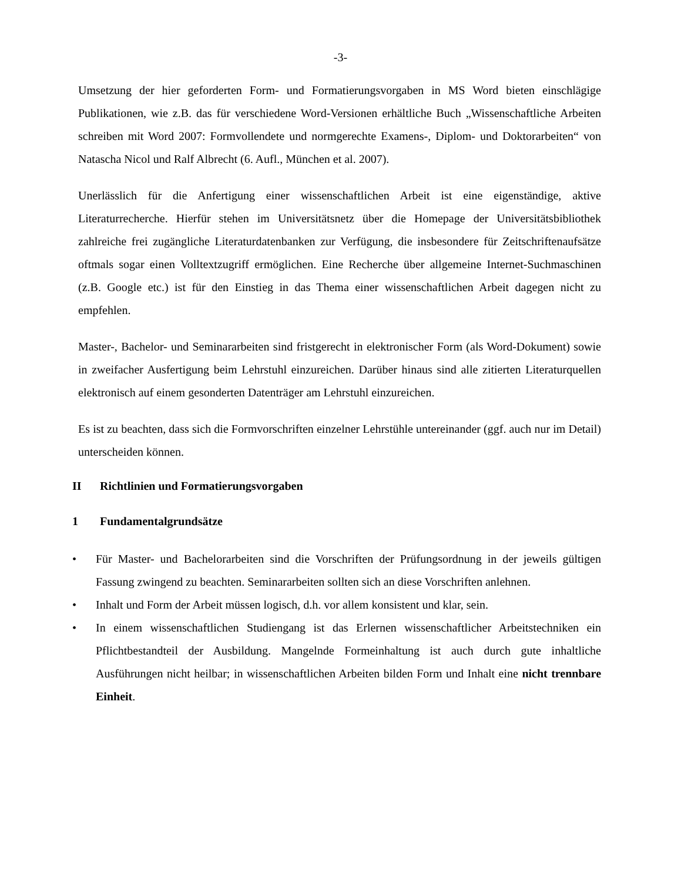-3-
Umsetzung der hier geforderten Form- und Formatierungsvorgaben in MS Word bieten einschlägige Publikationen, wie z.B. das für verschiedene Word-Versionen erhältliche Buch „Wissenschaftliche Arbeiten schreiben mit Word 2007: Formvollendete und normgerechte Examens-, Diplom- und Doktorarbeiten“ von Natascha Nicol und Ralf Albrecht (6. Aufl., München et al. 2007).
Unerlässlich für die Anfertigung einer wissenschaftlichen Arbeit ist eine eigenständige, aktive Literaturrecherche. Hierfür stehen im Universitätsnetz über die Homepage der Universitätsbibliothek zahlreiche frei zugängliche Literaturdatenbanken zur Verfügung, die insbesondere für Zeitschriftenaufsätze oftmals sogar einen Volltextzugriff ermöglichen. Eine Recherche über allgemeine Internet-Suchmaschinen (z.B. Google etc.) ist für den Einstieg in das Thema einer wissenschaftlichen Arbeit dagegen nicht zu empfehlen.
Master-, Bachelor- und Seminararbeiten sind fristgerecht in elektronischer Form (als Word-Dokument) sowie in zweifacher Ausfertigung beim Lehrstuhl einzureichen. Darüber hinaus sind alle zitierten Literaturquellen elektronisch auf einem gesonderten Datenträger am Lehrstuhl einzureichen.
Es ist zu beachten, dass sich die Formvorschriften einzelner Lehrstühle untereinander (ggf. auch nur im Detail) unterscheiden können.
II Richtlinien und Formatierungsvorgaben
1 Fundamentalgrundsätze
• Für Master- und Bachelorarbeiten sind die Vorschriften der Prüfungsordnung in der jeweils gültigen Fassung zwingend zu beachten. Seminararbeiten sollten sich an diese Vorschriften anlehnen.
• Inhalt und Form der Arbeit müssen logisch, d.h. vor allem konsistent und klar, sein.
• In einem wissenschaftlichen Studiengang ist das Erlernen wissenschaftlicher Arbeitstechniken ein Pflichtbestandteil der Ausbildung. Mangelnde Formeinhaltung ist auch durch gute inhaltliche Ausführungen nicht heilbar; in wissenschaftlichen Arbeiten bilden Form und Inhalt eine nicht trennbare Einheit.